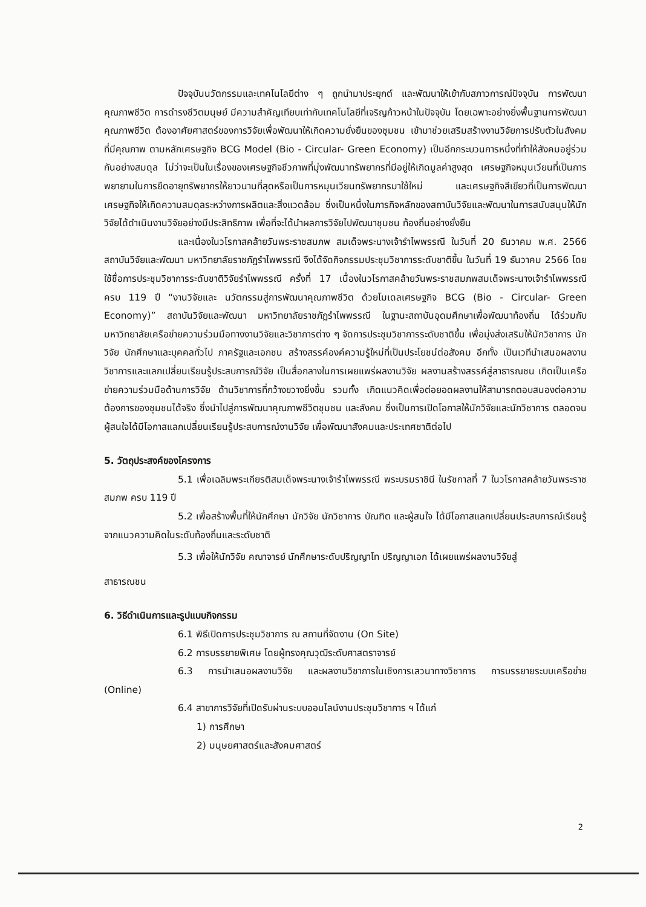ปัจจุบันนวัตกรรมและเทคโนโลยีต่าง ๆ ถูกนำมาประยุกต์ และพัฒนาให้เข้ากับสภาวการณ์ปัจจุบัน การพัฒนาคุณภาพชีวิต การดำรงชีวิตมนุษย์ มีความสำคัญเทียบเท่ากับเทคโนโลยีที่เจริญก้าวหน้าในปัจจุบัน โดยเฉพาะอย่างยิ่งพื้นฐานการพัฒนาคุณภาพชีวิต ต้องอาศัยศาสตร์ของการวิจัยเพื่อพัฒนาให้เกิดความยั่งยืนของชุมชน เข้ามาช่วยเสริมสร้างงานวิจัยการปรับตัวในสังคมที่มีคุณภาพ ตามหลักเศรษฐกิจ BCG Model (Bio - Circular- Green Economy) เป็นอีกกระบวนการหนึ่งที่ทำให้สังคมอยู่ร่วมกันอย่างสมดุล ไม่ว่าจะเป็นในเรื่องของเศรษฐกิจชีวภาพที่มุ่งพัฒนาทรัพยากรที่มีอยู่ให้เกิดมูลค่าสูงสุด เศรษฐกิจหมุนเวียนที่เป็นการพยายามในการยืดอายุทรัพยากรให้ยาวนานที่สุดหรือเป็นการหมุนเวียนทรัพยากรมาใช้ใหม่ และเศรษฐกิจสีเขียวที่เป็นการพัฒนาเศรษฐกิจให้เกิดความสมดุลระหว่างการผลิตและสิ่งแวดล้อม ซึ่งเป็นหนึ่งในภารกิจหลักของสถาบันวิจัยและพัฒนาในการสนับสนุนให้นักวิจัยได้ดำเนินงานวิจัยอย่างมีประสิทธิภาพ เพื่อที่จะได้นำผลการวิจัยไปพัฒนาชุมชน ท้องถิ่นอย่างยั่งยืน
และเนื่องในวโรกาสคล้ายวันพระราชสมภพ สมเด็จพระนางเจ้ารำไพพรรณี ในวันที่ 20 ธันวาคม พ.ศ. 2566 สถาบันวิจัยและพัฒนา มหาวิทยาลัยราชภัฏรำไพพรรณี จึงได้จัดกิจกรรมประชุมวิชาการระดับชาติขึ้น ในวันที่ 19 ธันวาคม 2566 โดยใช้ชื่อการประชุมวิชาการระดับชาติวิจัยรำไพพรรณี ครั้งที่ 17 เนื่องในวโรกาสคล้ายวันพระราชสมภพสมเด็จพระนางเจ้ารำไพพรรณี ครบ 119 ปี “งานวิจัยและ นวัตกรรมสู่การพัฒนาคุณภาพชีวิต ด้วยโมเดลเศรษฐกิจ BCG (Bio - Circular- Green Economy)” สถาบันวิจัยและพัฒนา มหาวิทยาลัยราชภัฏรำไพพรรณี ในฐานะสถาบันอุดมศึกษาเพื่อพัฒนาท้องถิ่น ได้ร่วมกับ มหาวิทยาลัยเครือข่ายความร่วมมือทางงานวิจัยและวิชาการต่าง ๆ จัดการประชุมวิชาการระดับชาติขึ้น เพื่อมุ่งส่งเสริมให้นักวิชาการ นักวิจัย นักศึกษาและบุคคลทั่วไป ภาครัฐและเอกชน สร้างสรรค์องค์ความรู้ใหม่ที่เป็นประโยชน์ต่อสังคม อีกทั้ง เป็นเวทีนำเสนอผลงานวิชาการและแลกเปลี่ยนเรียนรู้ประสบการณ์วิจัย เป็นสื่อกลางในการเผยแพร่ผลงานวิจัย ผลงานสร้างสรรค์สู่สาธารณชน เกิดเป็นเครือข่ายความร่วมมือด้านการวิจัย ด้านวิชาการที่กว้างขวางยิ่งขึ้น รวมทั้ง เกิดแนวคิดเพื่อต่อยอดผลงานให้สามารถตอบสนองต่อความต้องการของชุมชนได้จริง ซึ่งนำไปสู่การพัฒนาคุณภาพชีวิตชุมชน และสังคม ซึ่งเป็นการเปิดโอกาสให้นักวิจัยและนักวิชาการ ตลอดจนผู้สนใจได้มีโอกาสแลกเปลี่ยนเรียนรู้ประสบการณ์งานวิจัย เพื่อพัฒนาสังคมและประเทศชาติต่อไป
5. วัตถุประสงค์ของโครงการ
5.1 เพื่อเฉลิมพระเกียรติสมเด็จพระนางเจ้ารำไพพรรณี พระบรมราชินี ในรัชกาลที่ 7 ในวโรกาสคล้ายวันพระราชสมภพ ครบ 119 ปี
5.2 เพื่อสร้างพื้นที่ให้นักศึกษา นักวิจัย นักวิชาการ บัณฑิต และผู้สนใจ ได้มีโอกาสแลกเปลี่ยนประสบการณ์เรียนรู้จากแนวความคิดในระดับท้องถิ่นและระดับชาติ
5.3 เพื่อให้นักวิจัย คณาจารย์ นักศึกษาระดับปริญญาโท ปริญญาเอก ได้เผยแพร่ผลงานวิจัยสู่
สาธารณชน
6. วิธีดำเนินการและรูปแบบกิจกรรม
6.1 พิธีเปิดการประชุมวิชาการ ณ สถานที่จัดงาน (On Site)
6.2 การบรรยายพิเศษ โดยผู้ทรงคุณวุฒิระดับศาสตราจารย์
6.3 การนำเสนอผลงานวิจัย และผลงานวิชาการในเชิงการเสวนาทางวิชาการ การบรรยายระบบเครือข่าย (Online)
6.4 สาขาการวิจัยที่เปิดรับผ่านระบบออนไลน์งานประชุมวิชาการ ฯ ได้แก่
1) การศึกษา
2) มนุษยศาสตร์และสังคมศาสตร์
2